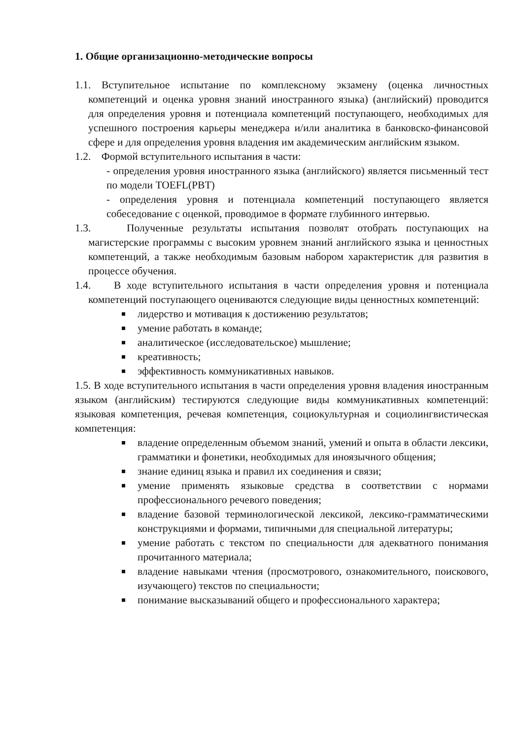1. Общие организационно-методические вопросы
1.1. Вступительное испытание по комплексному экзамену (оценка личностных компетенций и оценка уровня знаний иностранного языка) (английский) проводится для определения уровня и потенциала компетенций поступающего, необходимых для успешного построения карьеры менеджера и/или аналитика в банковско-финансовой сфере и для определения уровня владения им академическим английским языком.
1.2. Формой вступительного испытания в части:
- определения уровня иностранного языка (английского) является письменный тест по модели TOEFL(PBT)
- определения уровня и потенциала компетенций поступающего является собеседование с оценкой, проводимое в формате глубинного интервью.
1.3. Полученные результаты испытания позволят отобрать поступающих на магистерские программы с высоким уровнем знаний английского языка и ценностных компетенций, а также необходимым базовым набором характеристик для развития в процессе обучения.
1.4. В ходе вступительного испытания в части определения уровня и потенциала компетенций поступающего оцениваются следующие виды ценностных компетенций:
лидерство и мотивация к достижению результатов;
умение работать в команде;
аналитическое (исследовательское) мышление;
креативность;
эффективность коммуникативных навыков.
1.5. В ходе вступительного испытания в части определения уровня владения иностранным языком (английским) тестируются следующие виды коммуникативных компетенций: языковая компетенция, речевая компетенция, социокультурная и социолингвистическая компетенция:
владение определенным объемом знаний, умений и опыта в области лексики, грамматики и фонетики, необходимых для иноязычного общения;
знание единиц языка и правил их соединения и связи;
умение применять языковые средства в соответствии с нормами профессионального речевого поведения;
владение базовой терминологической лексикой, лексико-грамматическими конструкциями и формами, типичными для специальной литературы;
умение работать с текстом по специальности для адекватного понимания прочитанного материала;
владение навыками чтения (просмотрового, ознакомительного, поискового, изучающего) текстов по специальности;
понимание высказываний общего и профессионального характера;